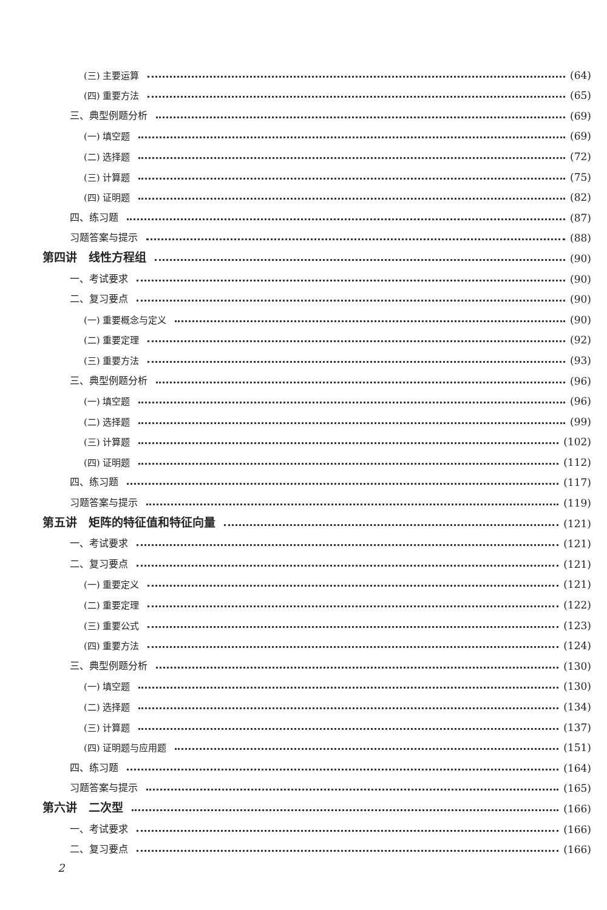(三) 主要运算 (64)
(四) 重要方法 (65)
三、典型例题分析 (69)
(一) 填空题 (69)
(二) 选择题 (72)
(三) 计算题 (75)
(四) 证明题 (82)
四、练习题 (87)
习题答案与提示 (88)
第四讲　线性方程组 (90)
一、考试要求 (90)
二、复习要点 (90)
(一) 重要概念与定义 (90)
(二) 重要定理 (92)
(三) 重要方法 (93)
三、典型例题分析 (96)
(一) 填空题 (96)
(二) 选择题 (99)
(三) 计算题 (102)
(四) 证明题 (112)
四、练习题 (117)
习题答案与提示 (119)
第五讲　矩阵的特征值和特征向量 (121)
一、考试要求 (121)
二、复习要点 (121)
(一) 重要定义 (121)
(二) 重要定理 (122)
(三) 重要公式 (123)
(四) 重要方法 (124)
三、典型例题分析 (130)
(一) 填空题 (130)
(二) 选择题 (134)
(三) 计算题 (137)
(四) 证明题与应用题 (151)
四、练习题 (164)
习题答案与提示 (165)
第六讲　二次型 (166)
一、考试要求 (166)
二、复习要点 (166)
2